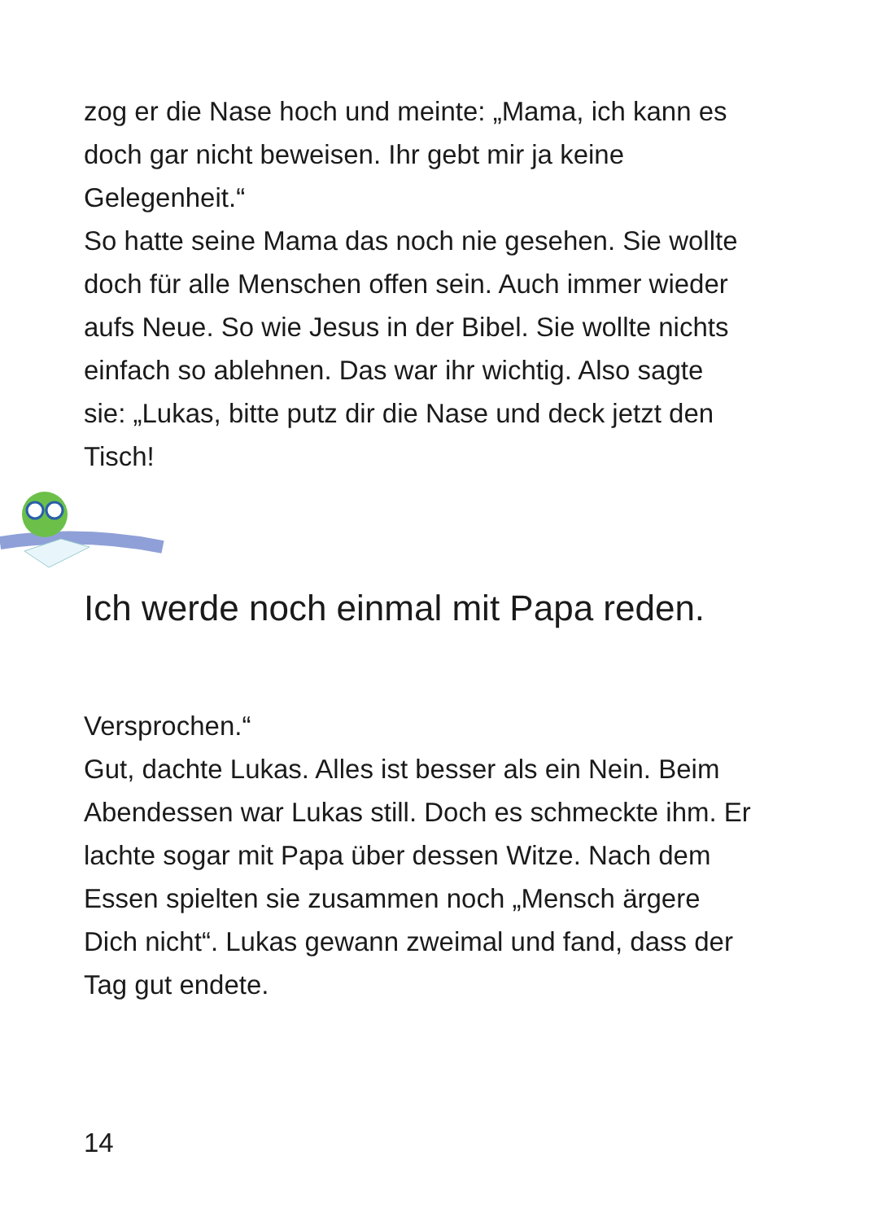zog er die Nase hoch und meinte: „Mama, ich kann es doch gar nicht beweisen. Ihr gebt mir ja keine Gelegenheit.“
So hatte seine Mama das noch nie gesehen. Sie wollte doch für alle Menschen offen sein. Auch immer wieder aufs Neue. So wie Jesus in der Bibel. Sie wollte nichts einfach so ablehnen. Das war ihr wichtig. Also sagte sie: „Lukas, bitte putz dir die Nase und deck jetzt den Tisch!
Ich werde noch einmal mit Papa reden.
Versprochen.“
Gut, dachte Lukas. Alles ist besser als ein Nein. Beim Abendessen war Lukas still. Doch es schmeckte ihm. Er lachte sogar mit Papa über dessen Witze. Nach dem Essen spielten sie zusammen noch „Mensch ärgere Dich nicht“. Lukas gewann zweimal und fand, dass der Tag gut endete.
14